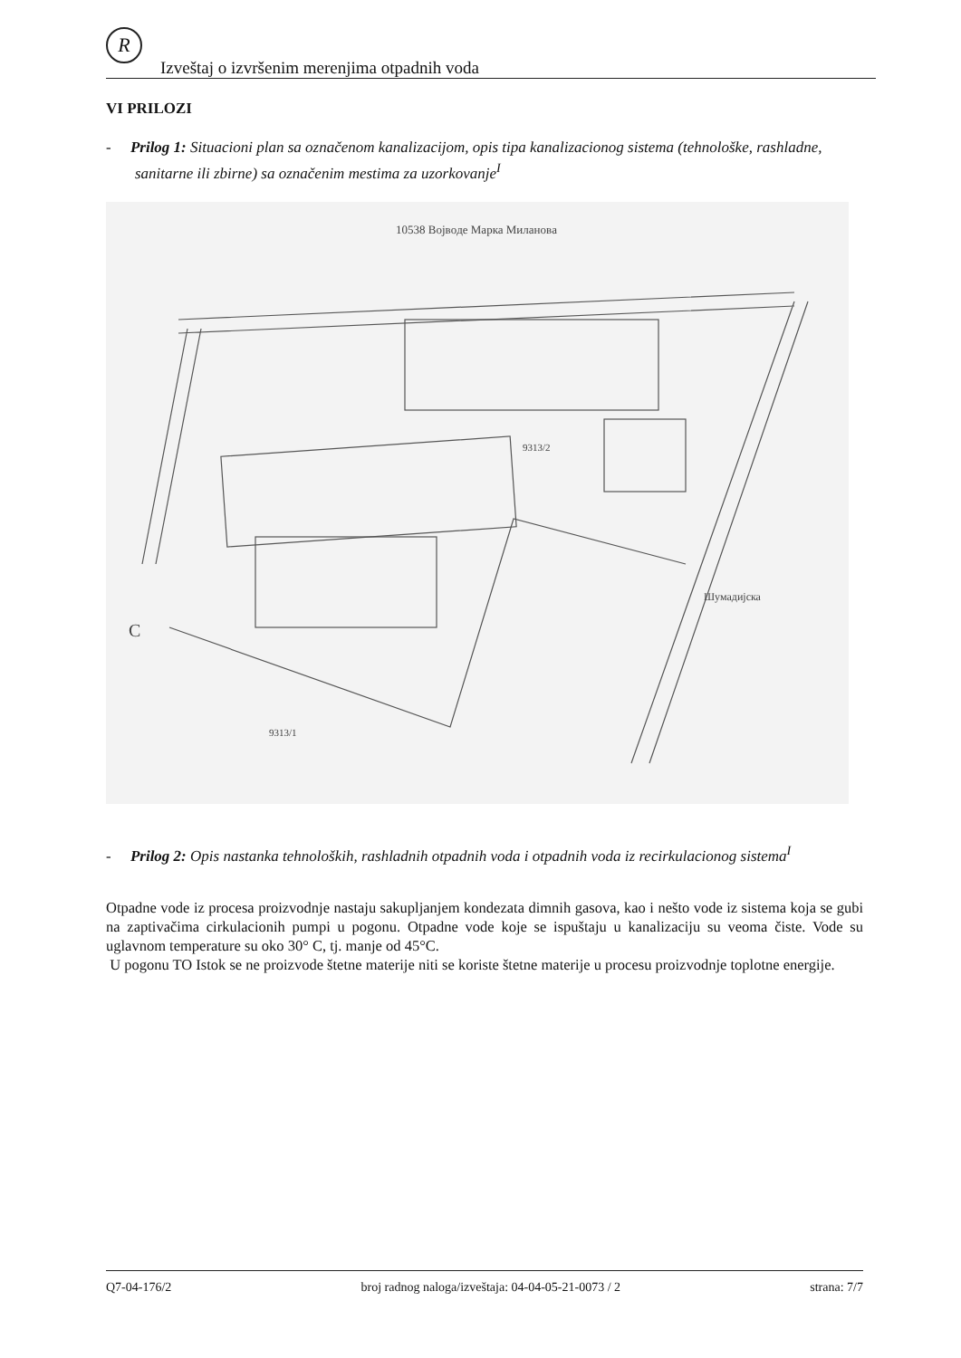R
Izveštaj o izvršenim merenjima otpadnih voda
VI PRILOZI
- Prilog 1: Situacioni plan sa označenom kanalizacijom, opis tipa kanalizacionog sistema (tehnološke, rashladne, sanitarne ili zbirne) sa označenim mestima za uzorkovanje<sup>I</sup>
10538 Вojвoде Марка Милaнoвa
9313/2
9313/1
Шумадијска
C
- Prilog 2: Opis nastanka tehnoloških, rashladnih otpadnih voda i otpadnih voda iz recirkulacionog sistema<sup>I</sup>
Otpadne vode iz procesa proizvodnje nastaju sakupljanjem kondezata dimnih gasova, kao i nešto vode iz sistema koja se gubi na zaptivačima cirkulacionih pumpi u pogonu. Otpadne vode koje se ispuštaju u kanalizaciju su veoma čiste. Vode su uglavnom temperature su oko 30° C, tj. manje od 45°C.
U pogonu TO Istok se ne proizvode štetne materije niti se koriste štetne materije u procesu proizvodnje toplotne energije.
Q7-04-176/2 broj radnog naloga/izveštaja: 04-04-05-21-0073 / 2 strana: 7/7